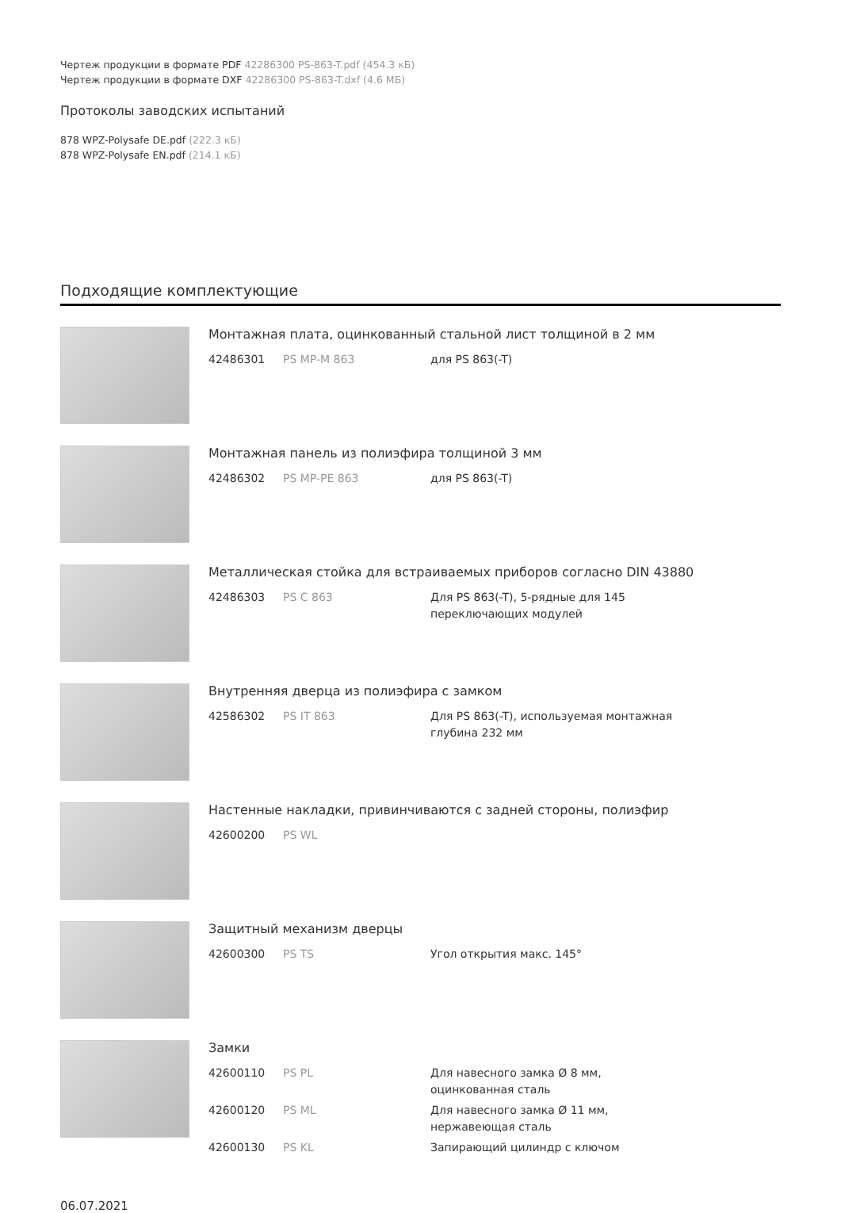Чертеж продукции в формате PDF 42286300 PS-863-T.pdf (454.3 кБ)
Чертеж продукции в формате DXF 42286300 PS-863-T.dxf (4.6 МБ)
Протоколы заводских испытаний
878 WPZ-Polysafe DE.pdf (222.3 кБ)
878 WPZ-Polysafe EN.pdf (214.1 кБ)
Подходящие комплектующие
Монтажная плата, оцинкованный стальной лист толщиной в 2 мм
| 42486301 | PS MP-M 863 | для PS 863(-T) |
Монтажная панель из полиэфира толщиной 3 мм
| 42486302 | PS MP-PE 863 | для PS 863(-T) |
Металлическая стойка для встраиваемых приборов согласно DIN 43880
| 42486303 | PS C 863 | Для PS 863(-T), 5-рядные для 145 переключающих модулей |
Внутренняя дверца из полиэфира с замком
| 42586302 | PS IT 863 | Для PS 863(-T), используемая монтажная глубина 232 мм |
Настенные накладки, привинчиваются с задней стороны, полиэфир
| 42600200 | PS WL | |
Защитный механизм дверцы
| 42600300 | PS TS | Угол открытия макс. 145° |
Замки
| 42600110 | PS PL | Для навесного замка Ø 8 мм, оцинкованная сталь |
| 42600120 | PS ML | Для навесного замка Ø 11 мм, нержавеющая сталь |
| 42600130 | PS KL | Запирающий цилиндр с ключом |
06.07.2021